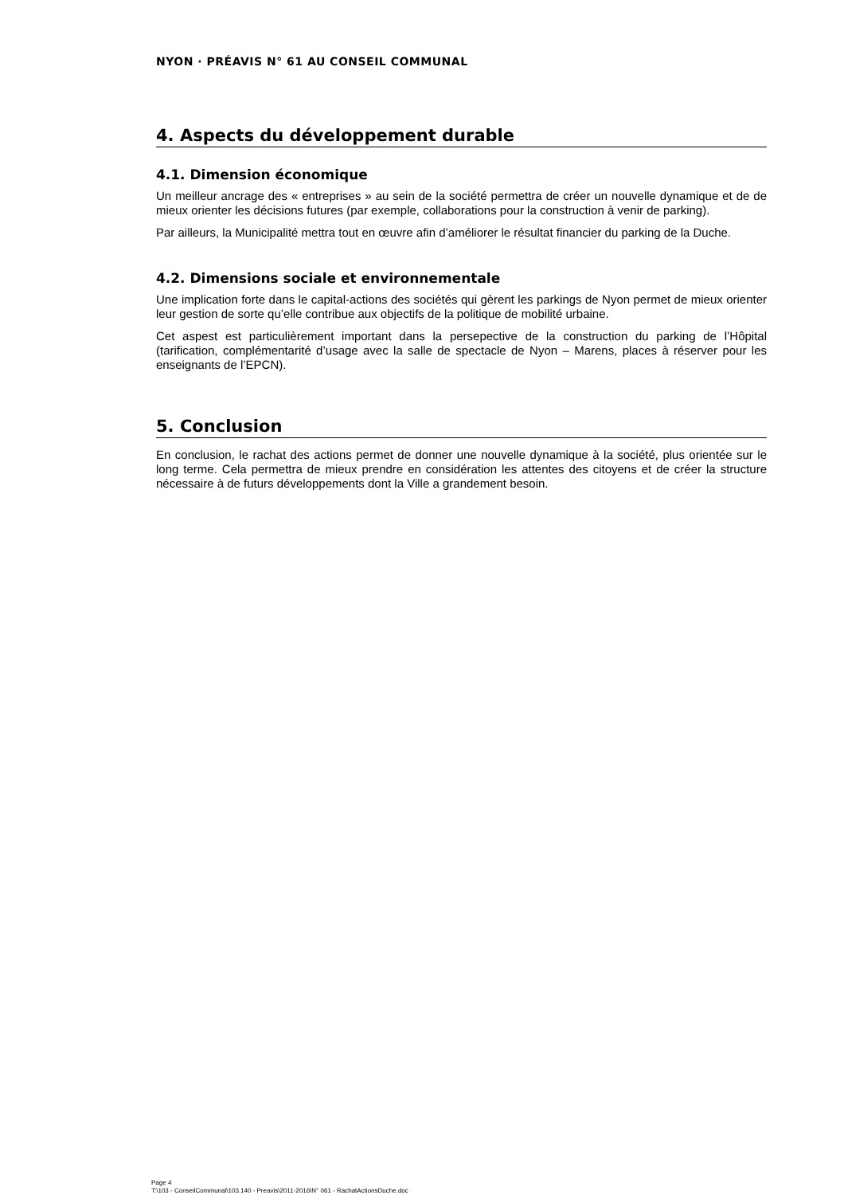NYON · PRÉAVIS N° 61 AU CONSEIL COMMUNAL
4. Aspects du développement durable
4.1. Dimension économique
Un meilleur ancrage des « entreprises » au sein de la société permettra de créer un nouvelle dynamique et de de mieux orienter les décisions futures (par exemple, collaborations pour la construction à venir de parking).
Par ailleurs, la Municipalité mettra tout en œuvre afin d’améliorer le résultat financier du parking de la Duche.
4.2. Dimensions sociale et environnementale
Une implication forte dans le capital-actions des sociétés qui gèrent les parkings de Nyon permet de mieux orienter leur gestion de sorte qu’elle contribue aux objectifs de la politique de mobilité urbaine.
Cet aspest est particulièrement important dans la persepective de la construction du parking de l’Hôpital (tarification, complémentarité d’usage avec la salle de spectacle de Nyon – Marens, places à réserver pour les enseignants de l’EPCN).
5. Conclusion
En conclusion, le rachat des actions permet de donner une nouvelle dynamique à la société, plus orientée sur le long terme. Cela permettra de mieux prendre en considération les attentes des citoyens et de créer la structure nécessaire à de futurs développements dont la Ville a grandement besoin.
Page 4
T:\103 - ConseilCommunal\103.140 - Preavis\2011-2016\N° 061 - RachatActionsDuche.doc